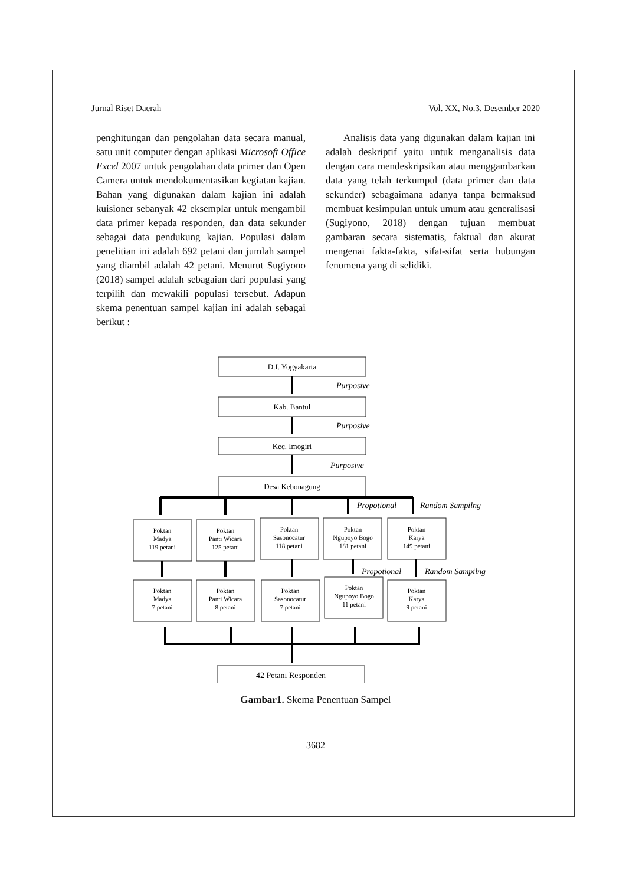Jurnal Riset Daerah Vol. XX, No.3. Desember 2020
penghitungan dan pengolahan data secara manual, satu unit computer dengan aplikasi Microsoft Office Excel 2007 untuk pengolahan data primer dan Open Camera untuk mendokumentasikan kegiatan kajian. Bahan yang digunakan dalam kajian ini adalah kuisioner sebanyak 42 eksemplar untuk mengambil data primer kepada responden, dan data sekunder sebagai data pendukung kajian. Populasi dalam penelitian ini adalah 692 petani dan jumlah sampel yang diambil adalah 42 petani. Menurut Sugiyono (2018) sampel adalah sebagaian dari populasi yang terpilih dan mewakili populasi tersebut. Adapun skema penentuan sampel kajian ini adalah sebagai berikut :
Analisis data yang digunakan dalam kajian ini adalah deskriptif yaitu untuk menganalisis data dengan cara mendeskripsikan atau menggambarkan data yang telah terkumpul (data primer dan data sekunder) sebagaimana adanya tanpa bermaksud membuat kesimpulan untuk umum atau generalisasi (Sugiyono, 2018) dengan tujuan membuat gambaran secara sistematis, faktual dan akurat mengenai fakta-fakta, sifat-sifat serta hubungan fenomena yang di selidiki.
D.I. Yogyakarta
Kab. Bantul
Kec. Imogiri
Desa Kebonagung
Purposive
Purposive
Purposive
Propotional
Random Sampilng
Propotional
Random Sampilng
Poktan
Madya
119 petani
Poktan
Panti Wicara
125 petani
Poktan
Sasonocatur
118 petani
Poktan
Ngupoyo Bogo
181 petani
Poktan
Karya
149 petani
Poktan
Madya
7 petani
Poktan
Panti Wicara
8 petani
Poktan
Sasonocatur
7 petani
Poktan
Ngupoyo Bogo
11 petani
Poktan
Karya
9 petani
42 Petani Responden
Gambar1. Skema Penentuan Sampel
3682